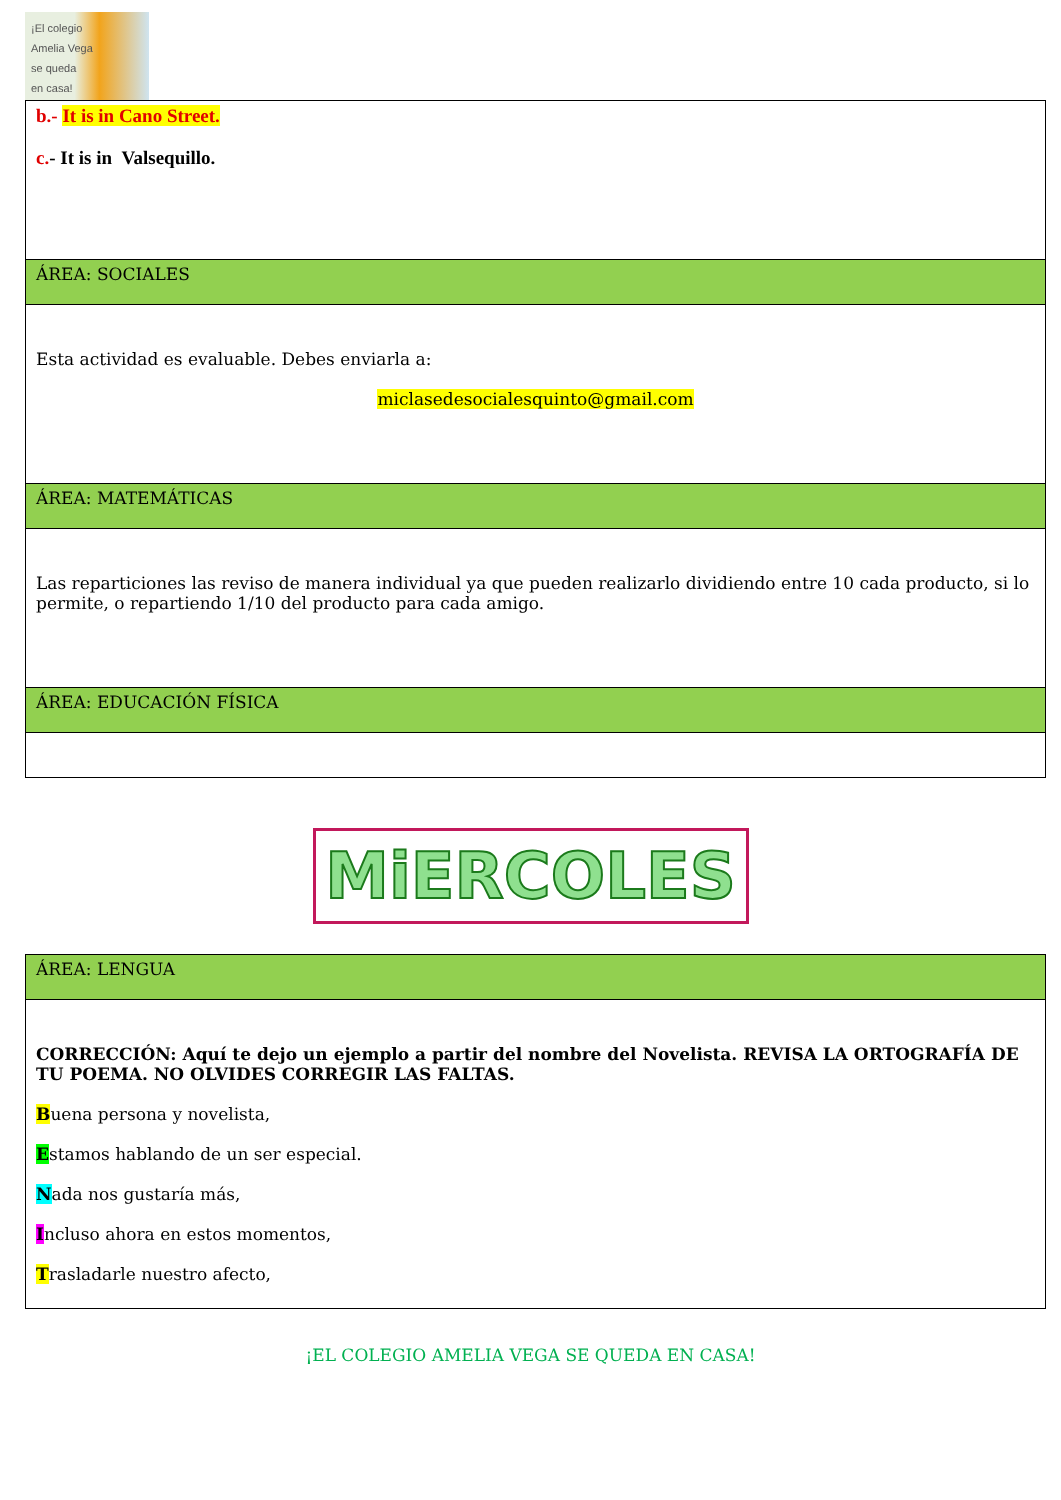¡El colegio
Amelia Vega
se queda
en casa!
| b.- It is in Cano Street. c. - It is in Valsequillo. |
| ÁREA: SOCIALES |
| Esta actividad es evaluable. Debes enviarla a: miclasedesocialesquinto@gmail.com |
| ÁREA: MATEMÁTICAS |
| Las reparticiones las reviso de manera individual ya que pueden realizarlo dividiendo entre 10 cada producto, si lo permite, o repartiendo 1/10 del producto para cada amigo. |
| ÁREA: EDUCACIÓN FÍSICA |
MiERCOLES
| ÁREA: LENGUA |
| CORRECCIÓN: Aquí te dejo un ejemplo a partir del nombre del Novelista. REVISA LA ORTOGRAFÍA DE TU POEMA. NO OLVIDES CORREGIR LAS FALTAS. B uena persona y novelista, E stamos hablando de un ser especial. N ada nos gustaría más, I ncluso ahora en estos momentos, T rasladarle nuestro afecto, |
¡EL COLEGIO AMELIA VEGA SE QUEDA EN CASA!